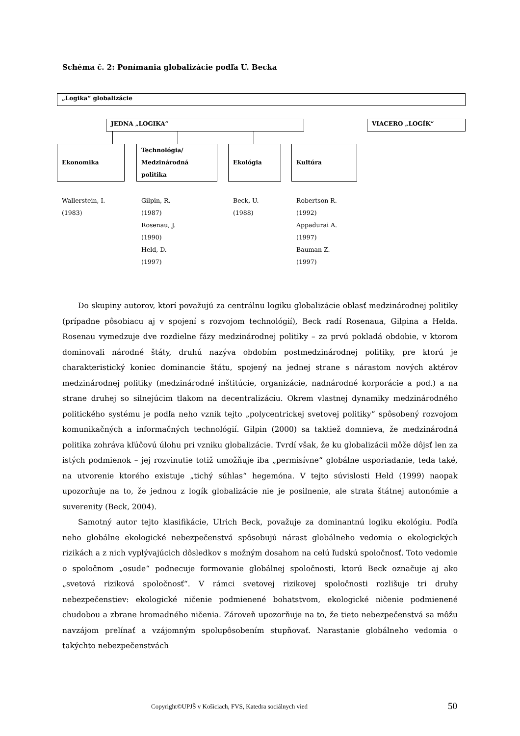Schéma č. 2: Ponímania globalizácie podľa U. Becka
„Logika“ globalizácie
JEDNA „LOGIKA“ VIACERO „LOGÍK“
Ekonomika
Technológia/
Medzinárodná
politika
Ekológia Kultúra
Wallerstein, I.
(1983)
Gilpin, R.
(1987)
Rosenau, J.
(1990)
Held, D.
(1997)
Beck, U.
(1988)
Robertson R.
(1992)
Appadurai A.
(1997)
Bauman Z.
(1997)
Do skupiny autorov, ktorí považujú za centrálnu logiku globalizácie oblasť medzinárodnej politiky (prípadne pôsobiacu aj v spojení s rozvojom technológií), Beck radí Rosenaua, Gilpina a Helda. Rosenau vymedzuje dve rozdielne fázy medzinárodnej politiky – za prvú pokladá obdobie, v ktorom dominovali národné štáty, druhú nazýva obdobím postmedzinárodnej politiky, pre ktorú je charakteristický koniec dominancie štátu, spojený na jednej strane s nárastom nových aktérov medzinárodnej politiky (medzinárodné inštitúcie, organizácie, nadnárodné korporácie a pod.) a na strane druhej so silnejúcim tlakom na decentralizáciu. Okrem vlastnej dynamiky medzinárodného politického systému je podľa neho vznik tejto „polycentrickej svetovej politiky“ spôsobený rozvojom komunikačných a informačných technológií. Gilpin (2000) sa taktiež domnieva, že medzinárodná politika zohráva kľúčovú úlohu pri vzniku globalizácie. Tvrdí však, že ku globalizácii môže dôjsť len za istých podmienok – jej rozvinutie totiž umožňuje iba „permisívne“ globálne usporiadanie, teda také, na utvorenie ktorého existuje „tichý súhlas“ hegemóna. V tejto súvislosti Held (1999) naopak upozorňuje na to, že jednou z logík globalizácie nie je posilnenie, ale strata štátnej autonómie a suverenity (Beck, 2004).
Samotný autor tejto klasifikácie, Ulrich Beck, považuje za dominantnú logiku ekológiu. Podľa neho globálne ekologické nebezpečenstvá spôsobujú nárast globálneho vedomia o ekologických rizikách a z nich vyplývajúcich dôsledkov s možným dosahom na celú ľudskú spoločnosť. Toto vedomie o spoločnom „osude“ podnecuje formovanie globálnej spoločnosti, ktorú Beck označuje aj ako „svetová riziková spoločnosť“. V rámci svetovej rizikovej spoločnosti rozlišuje tri druhy nebezpečenstiev: ekologické ničenie podmienené bohatstvom, ekologické ničenie podmienené chudobou a zbrane hromadného ničenia. Zároveň upozorňuje na to, že tieto nebezpečenstvá sa môžu navzájom prelínať a vzájomným spolupôsobením stupňovať. Narastanie globálneho vedomia o takýchto nebezpečenstvách
Copyright©UPJŠ v Košiciach, FVS, Katedra sociálnych vied 50